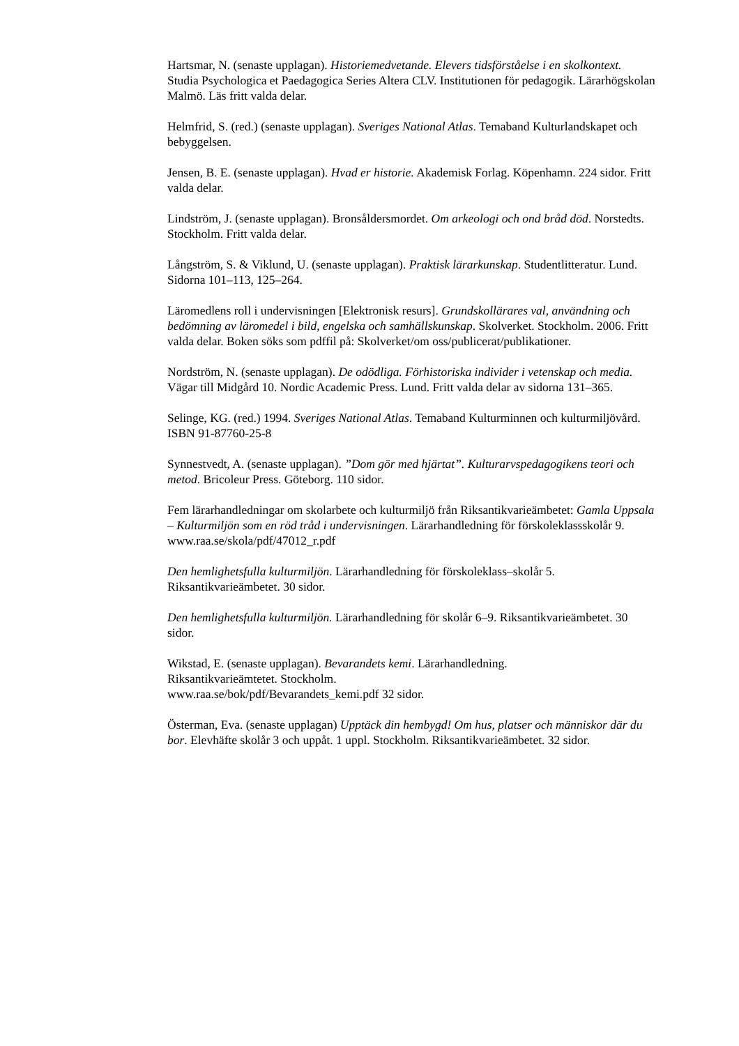Hartsmar, N. (senaste upplagan). Historiemedvetande. Elevers tidsförståelse i en skolkontext. Studia Psychologica et Paedagogica Series Altera CLV. Institutionen för pedagogik. Lärarhögskolan Malmö. Läs fritt valda delar.
Helmfrid, S. (red.) (senaste upplagan). Sveriges National Atlas. Temaband Kulturlandskapet och bebyggelsen.
Jensen, B. E. (senaste upplagan). Hvad er historie. Akademisk Forlag. Köpenhamn. 224 sidor. Fritt valda delar.
Lindström, J. (senaste upplagan). Bronsåldersmordet. Om arkeologi och ond bråd död. Norstedts. Stockholm. Fritt valda delar.
Långström, S. & Viklund, U. (senaste upplagan). Praktisk lärarkunskap. Studentlitteratur. Lund. Sidorna 101–113, 125–264.
Läromedlens roll i undervisningen [Elektronisk resurs]. Grundskollärares val, användning och bedömning av läromedel i bild, engelska och samhällskunskap. Skolverket. Stockholm. 2006. Fritt valda delar. Boken söks som pdffil på: Skolverket/om oss/publicerat/publikationer.
Nordström, N. (senaste upplagan). De odödliga. Förhistoriska individer i vetenskap och media. Vägar till Midgård 10. Nordic Academic Press. Lund. Fritt valda delar av sidorna 131–365.
Selinge, KG. (red.) 1994. Sveriges National Atlas. Temaband Kulturminnen och kulturmiljövård. ISBN 91-87760-25-8
Synnestvedt, A. (senaste upplagan). ”Dom gör med hjärtat”. Kulturarvspedagogikens teori och metod. Bricoleur Press. Göteborg. 110 sidor.
Fem lärarhandledningar om skolarbete och kulturmiljö från Riksantikvarieämbetet: Gamla Uppsala – Kulturmiljön som en röd tråd i undervisningen. Lärarhandledning för förskoleklassskolår 9. www.raa.se/skola/pdf/47012_r.pdf
Den hemlighetsfulla kulturmiljön. Lärarhandledning för förskoleklass–skolår 5. Riksantikvarieämbetet. 30 sidor.
Den hemlighetsfulla kulturmiljön. Lärarhandledning för skolår 6–9. Riksantikvarieämbetet. 30 sidor.
Wikstad, E. (senaste upplagan). Bevarandets kemi. Lärarhandledning.
Riksantikvarieämtetet. Stockholm.
www.raa.se/bok/pdf/Bevarandets_kemi.pdf 32 sidor.
Österman, Eva. (senaste upplagan) Upptäck din hembygd! Om hus, platser och människor där du bor. Elevhäfte skolår 3 och uppåt. 1 uppl. Stockholm. Riksantikvarieämbetet. 32 sidor.